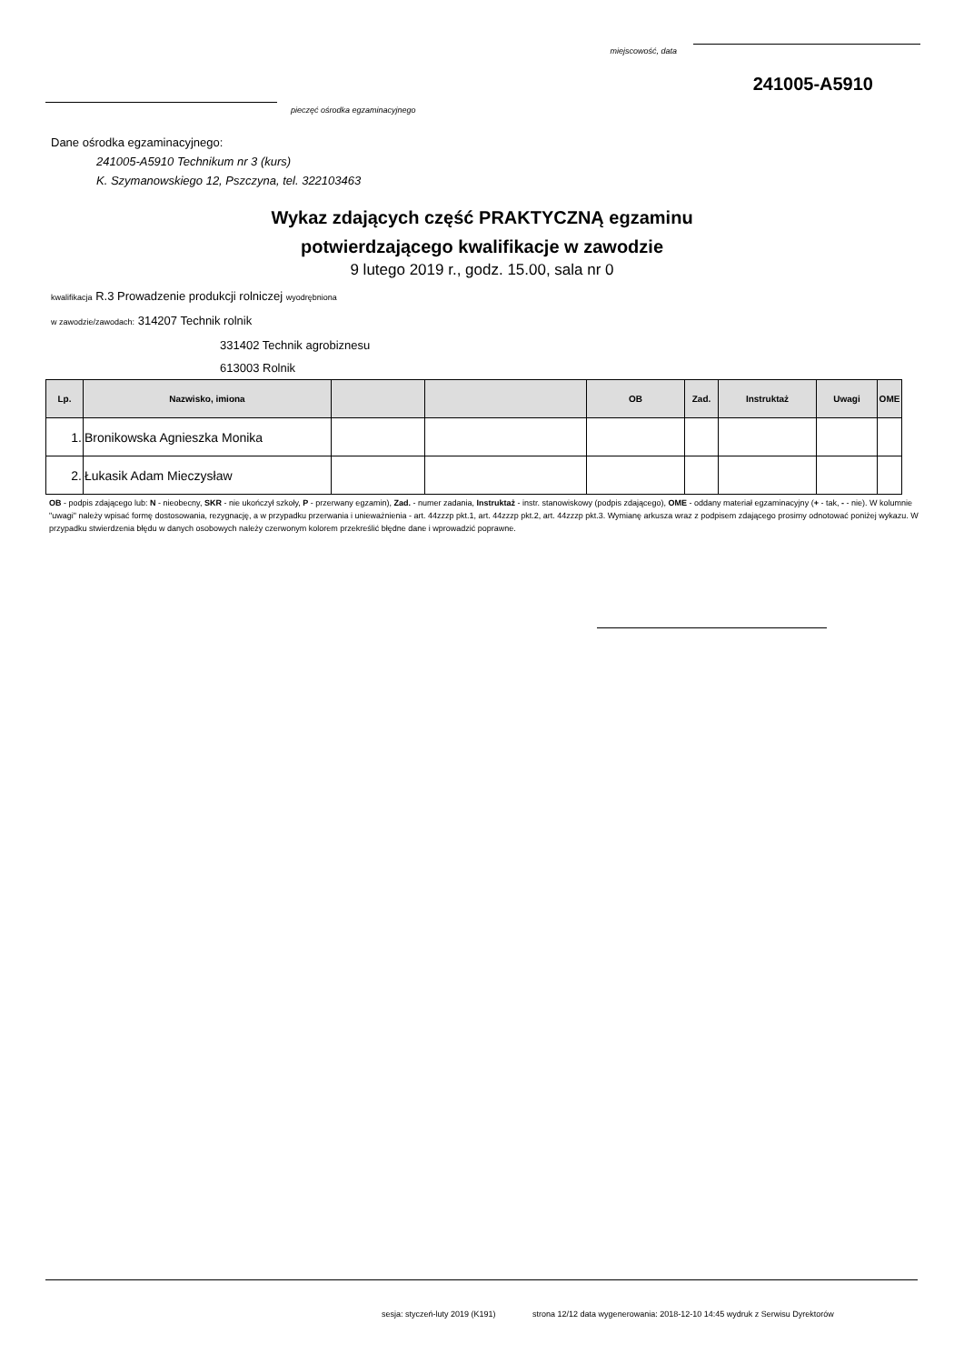miejscowość, data
241005-A5910
pieczęć ośrodka egzaminacyjnego
Dane ośrodka egzaminacyjnego:
241005-A5910 Technikum nr 3 (kurs)
K. Szymanowskiego 12, Pszczyna, tel. 322103463
Wykaz zdających część PRAKTYCZNĄ egzaminu
potwierdzającego kwalifikacje w zawodzie
9 lutego 2019 r., godz. 15.00, sala nr 0
kwalifikacja R.3 Prowadzenie produkcji rolniczej wyodrębniona
w zawodzie/zawodach: 314207 Technik rolnik
331402 Technik agrobiznesu
613003 Rolnik
| Lp. | Nazwisko, imiona | | | OB | Zad. | Instruktaż | Uwagi | OME |
| --- | --- | --- | --- | --- | --- | --- | --- | --- |
| 1. | Bronikowska Agnieszka Monika | | | | | | | |
| 2. | Łukasik Adam Mieczysław | | | | | | | |
OB - podpis zdającego lub: N - nieobecny, SKR - nie ukończył szkoły, P - przerwany egzamin), Zad. - numer zadania, Instruktaż - instr. stanowiskowy (podpis zdającego), OME - oddany materiał egzaminacyjny (+ - tak, - - nie). W kolumnie "uwagi" należy wpisać formę dostosowania, rezygnację, a w przypadku przerwania i unieważnienia - art. 44zzzp pkt.1, art. 44zzzp pkt.2, art. 44zzzp pkt.3. Wymianę arkusza wraz z podpisem zdającego prosimy odnotować poniżej wykazu. W przypadku stwierdzenia błędu w danych osobowych należy czerwonym kolorem przekreślić błędne dane i wprowadzić poprawne.
sesja: styczeń-luty 2019 (K191) strona 12/12 data wygenerowania: 2018-12-10 14:45 wydruk z Serwisu Dyrektorów